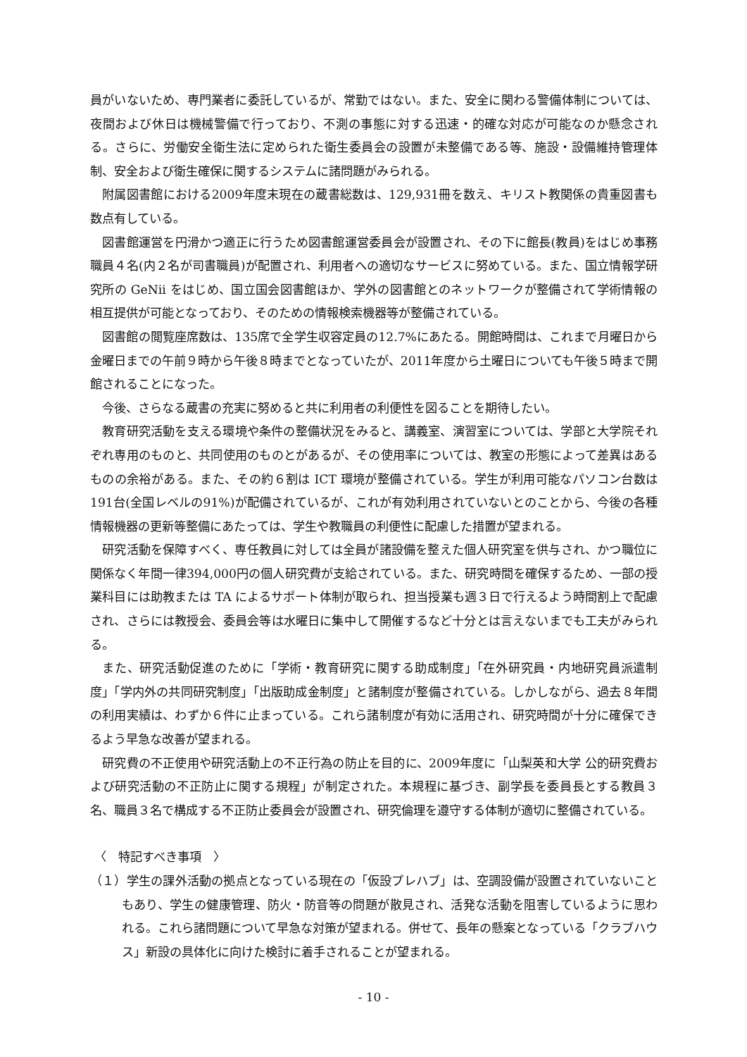員がいないため、専門業者に委託しているが、常勤ではない。また、安全に関わる警備体制については、夜間および休日は機械警備で行っており、不測の事態に対する迅速・的確な対応が可能なのか懸念される。さらに、労働安全衛生法に定められた衛生委員会の設置が未整備である等、施設・設備維持管理体制、安全および衛生確保に関するシステムに諸問題がみられる。
附属図書館における2009年度末現在の蔵書総数は、129,931冊を数え、キリスト教関係の貴重図書も数点有している。
図書館運営を円滑かつ適正に行うため図書館運営委員会が設置され、その下に館長(教員)をはじめ事務職員４名(内２名が司書職員)が配置され、利用者への適切なサービスに努めている。また、国立情報学研究所の GeNii をはじめ、国立国会図書館ほか、学外の図書館とのネットワークが整備されて学術情報の相互提供が可能となっており、そのための情報検索機器等が整備されている。
図書館の閲覧座席数は、135席で全学生収容定員の12.7%にあたる。開館時間は、これまで月曜日から金曜日までの午前９時から午後８時までとなっていたが、2011年度から土曜日についても午後５時まで開館されることになった。
今後、さらなる蔵書の充実に努めると共に利用者の利便性を図ることを期待したい。
教育研究活動を支える環境や条件の整備状況をみると、講義室、演習室については、学部と大学院それぞれ専用のものと、共同使用のものとがあるが、その使用率については、教室の形態によって差異はあるものの余裕がある。また、その約６割は ICT 環境が整備されている。学生が利用可能なパソコン台数は191台(全国レベルの91%)が配備されているが、これが有効利用されていないとのことから、今後の各種情報機器の更新等整備にあたっては、学生や教職員の利便性に配慮した措置が望まれる。
研究活動を保障すべく、専任教員に対しては全員が諸設備を整えた個人研究室を供与され、かつ職位に関係なく年間一律394,000円の個人研究費が支給されている。また、研究時間を確保するため、一部の授業科目には助教または TA によるサポート体制が取られ、担当授業も週３日で行えるよう時間割上で配慮され、さらには教授会、委員会等は水曜日に集中して開催するなど十分とは言えないまでも工夫がみられる。
また、研究活動促進のために「学術・教育研究に関する助成制度」「在外研究員・内地研究員派遣制度」「学内外の共同研究制度」「出版助成金制度」と諸制度が整備されている。しかしながら、過去８年間の利用実績は、わずか６件に止まっている。これら諸制度が有効に活用され、研究時間が十分に確保できるよう早急な改善が望まれる。
研究費の不正使用や研究活動上の不正行為の防止を目的に、2009年度に「山梨英和大学 公的研究費および研究活動の不正防止に関する規程」が制定された。本規程に基づき、副学長を委員長とする教員３名、職員３名で構成する不正防止委員会が設置され、研究倫理を遵守する体制が適切に整備されている。
〈　特記すべき事項　〉
（１）学生の課外活動の拠点となっている現在の「仮設プレハブ」は、空調設備が設置されていないこともあり、学生の健康管理、防火・防音等の問題が散見され、活発な活動を阻害しているように思われる。これら諸問題について早急な対策が望まれる。併せて、長年の懸案となっている「クラブハウス」新設の具体化に向けた検討に着手されることが望まれる。
- 10 -